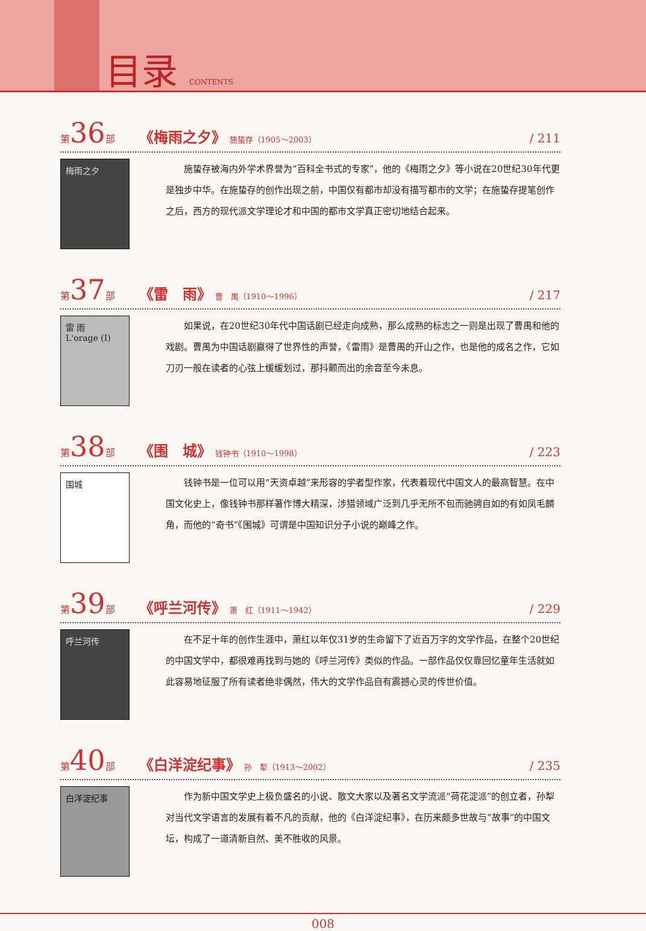目录 CONTENTS
第36部 《梅雨之夕》 施蛰存（1905～2003） / 211
梅雨之夕
施蛰存被海内外学术界誉为“百科全书式的专家”，他的《梅雨之夕》等小说在20世纪30年代更是独步中华。在施蛰存的创作出现之前，中国仅有都市却没有描写都市的文学；在施蛰存提笔创作之后，西方的现代派文学理论才和中国的都市文学真正密切地结合起来。
第37部 《雷　雨》 曹　禺（1910～1996） / 217
雷 雨
L'orage (I)
如果说，在20世纪30年代中国话剧已经走向成熟，那么成熟的标志之一则是出现了曹禺和他的戏剧。曹禺为中国话剧赢得了世界性的声誉，《雷雨》是曹禺的开山之作，也是他的成名之作，它如刀刃一般在读者的心弦上缓缓划过，那抖颤而出的余音至今未息。
第38部 《围　城》 钱钟书（1910～1998） / 223
围城
钱钟书是一位可以用“天资卓越”来形容的学者型作家，代表着现代中国文人的最高智慧。在中国文化史上，像钱钟书那样著作博大精深，涉猎领域广泛到几乎无所不包而驰骋自如的有如凤毛麟角，而他的“奇书”《围城》可谓是中国知识分子小说的巅峰之作。
第39部 《呼兰河传》 萧　红（1911～1942） / 229
呼兰河传
在不足十年的创作生涯中，萧红以年仅31岁的生命留下了近百万字的文学作品，在整个20世纪的中国文学中，都很难再找到与她的《呼兰河传》类似的作品。一部作品仅仅靠回忆童年生活就如此容易地征服了所有读者绝非偶然，伟大的文学作品自有震撼心灵的传世价值。
第40部 《白洋淀纪事》 孙　犁（1913～2002） / 235
白洋淀纪事
作为新中国文学史上极负盛名的小说、散文大家以及著名文学流派“荷花淀派”的创立者，孙犁对当代文学语言的发展有着不凡的贡献，他的《白洋淀纪事》，在历来颇多世故与“故事”的中国文坛，构成了一道清新自然、美不胜收的风景。
008